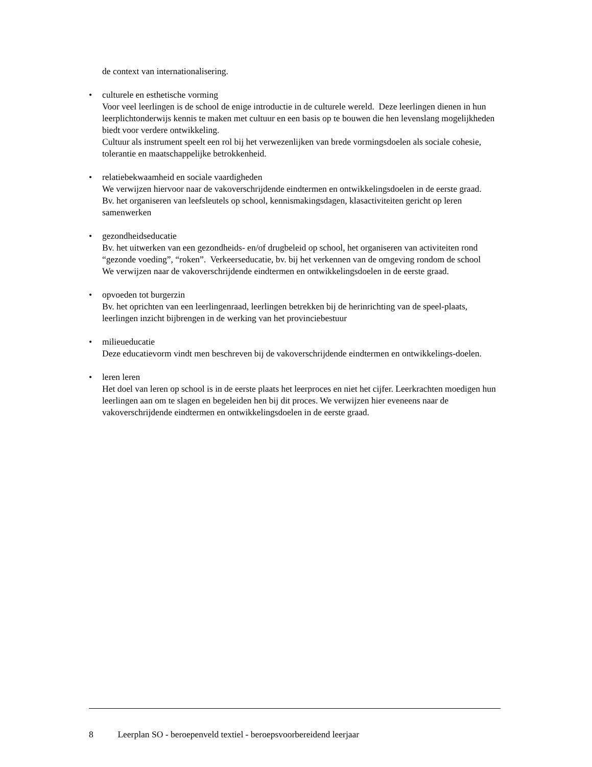de context van internationalisering.
• culturele en esthetische vorming
Voor veel leerlingen is de school de enige introductie in de culturele wereld. Deze leerlingen dienen in hun leerplichtonderwijs kennis te maken met cultuur en een basis op te bouwen die hen levenslang mogelijkheden biedt voor verdere ontwikkeling.
Cultuur als instrument speelt een rol bij het verwezenlijken van brede vormingsdoelen als sociale cohesie, tolerantie en maatschappelijke betrokkenheid.
• relatiebekwaamheid en sociale vaardigheden
We verwijzen hiervoor naar de vakoverschrijdende eindtermen en ontwikkelingsdoelen in de eerste graad.
Bv. het organiseren van leefsleutels op school, kennismakingsdagen, klasactiviteiten gericht op leren samenwerken
• gezondheidseducatie
Bv. het uitwerken van een gezondheids- en/of drugbeleid op school, het organiseren van activiteiten rond “gezonde voeding”, “roken”. Verkeerseducatie, bv. bij het verkennen van de omgeving rondom de school
We verwijzen naar de vakoverschrijdende eindtermen en ontwikkelingsdoelen in de eerste graad.
• opvoeden tot burgerzin
Bv. het oprichten van een leerlingenraad, leerlingen betrekken bij de herinrichting van de speel-plaats, leerlingen inzicht bijbrengen in de werking van het provinciebestuur
• milieueducatie
Deze educatievorm vindt men beschreven bij de vakoverschrijdende eindtermen en ontwikkelings-doelen.
• leren leren
Het doel van leren op school is in de eerste plaats het leerproces en niet het cijfer. Leerkrachten moedigen hun leerlingen aan om te slagen en begeleiden hen bij dit proces. We verwijzen hier eveneens naar de vakoverschrijdende eindtermen en ontwikkelingsdoelen in de eerste graad.
8 Leerplan SO - beroepenveld textiel - beroepsvoorbereidend leerjaar